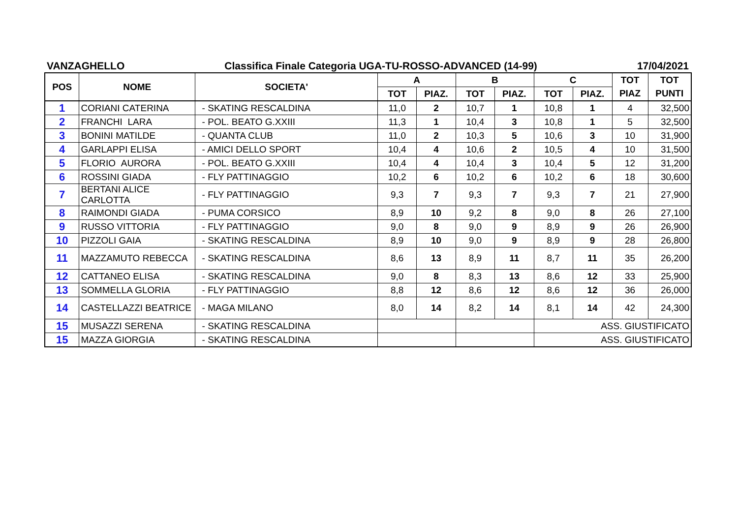VANZAGHELLO Classifica Finale Categoria UGA-TU-ROSSO-ADVANCED (14-99) 17/04/2021
| POS | NOME | SOCIETA' | A | | B | | C | | TOT | TOT |
| --- | --- | --- | --- | --- | --- | --- | --- | --- | --- | --- |
| | | | TOT | PIAZ. | TOT | PIAZ. | TOT | PIAZ. | PIAZ | PUNTI |
| 1 | CORIANI CATERINA | - SKATING RESCALDINA | 11,0 | 2 | 10,7 | 1 | 10,8 | 1 | 4 | 32,500 |
| 2 | FRANCHI LARA | - POL. BEATO G.XXIII | 11,3 | 1 | 10,4 | 3 | 10,8 | 1 | 5 | 32,500 |
| 3 | BONINI MATILDE | - QUANTA CLUB | 11,0 | 2 | 10,3 | 5 | 10,6 | 3 | 10 | 31,900 |
| 4 | GARLAPPI ELISA | - AMICI DELLO SPORT | 10,4 | 4 | 10,6 | 2 | 10,5 | 4 | 10 | 31,500 |
| 5 | FLORIO AURORA | - POL. BEATO G.XXIII | 10,4 | 4 | 10,4 | 3 | 10,4 | 5 | 12 | 31,200 |
| 6 | ROSSINI GIADA | - FLY PATTINAGGIO | 10,2 | 6 | 10,2 | 6 | 10,2 | 6 | 18 | 30,600 |
| 7 | BERTANI ALICE CARLOTTA | - FLY PATTINAGGIO | 9,3 | 7 | 9,3 | 7 | 9,3 | 7 | 21 | 27,900 |
| 8 | RAIMONDI GIADA | - PUMA CORSICO | 8,9 | 10 | 9,2 | 8 | 9,0 | 8 | 26 | 27,100 |
| 9 | RUSSO VITTORIA | - FLY PATTINAGGIO | 9,0 | 8 | 9,0 | 9 | 8,9 | 9 | 26 | 26,900 |
| 10 | PIZZOLI GAIA | - SKATING RESCALDINA | 8,9 | 10 | 9,0 | 9 | 8,9 | 9 | 28 | 26,800 |
| 11 | MAZZAMUTO REBECCA | - SKATING RESCALDINA | 8,6 | 13 | 8,9 | 11 | 8,7 | 11 | 35 | 26,200 |
| 12 | CATTANEO ELISA | - SKATING RESCALDINA | 9,0 | 8 | 8,3 | 13 | 8,6 | 12 | 33 | 25,900 |
| 13 | SOMMELLA GLORIA | - FLY PATTINAGGIO | 8,8 | 12 | 8,6 | 12 | 8,6 | 12 | 36 | 26,000 |
| 14 | CASTELLAZZI BEATRICE | - MAGA MILANO | 8,0 | 14 | 8,2 | 14 | 8,1 | 14 | 42 | 24,300 |
| 15 | MUSAZZI SERENA | - SKATING RESCALDINA | | | | | ASS. GIUSTIFICATO | | | |
| 15 | MAZZA GIORGIA | - SKATING RESCALDINA | | | | | ASS. GIUSTIFICATO | | | |